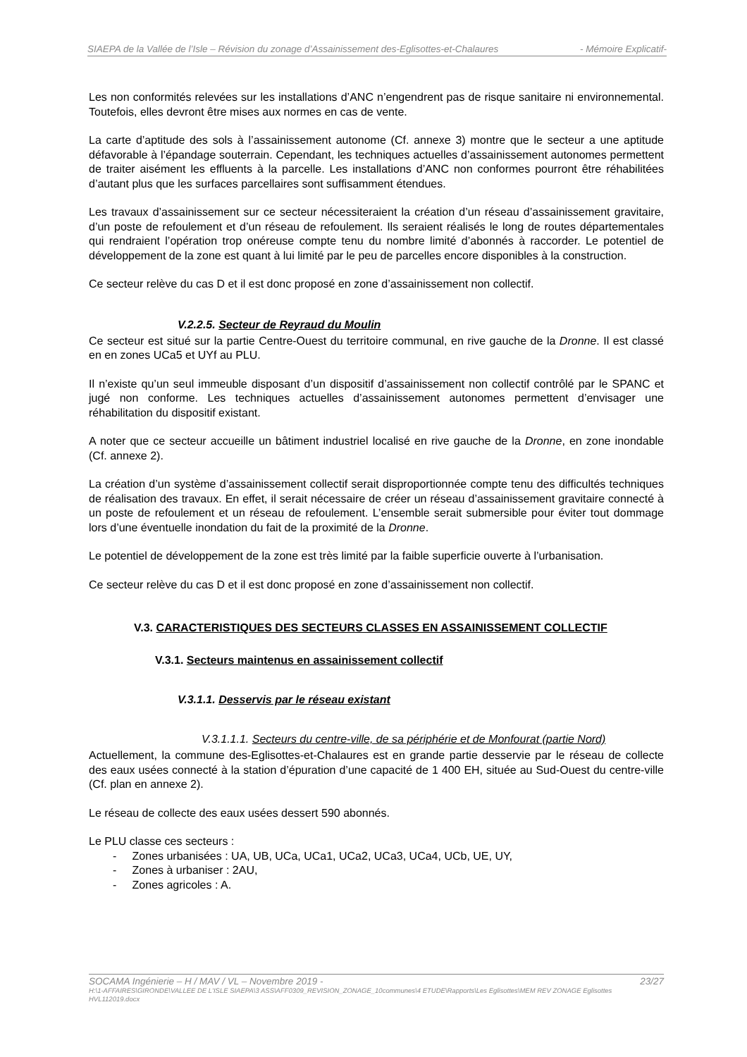SIAEPA de la Vallée de l’Isle – Révision du zonage d’Assainissement des-Eglisottes-et-Chalaures - Mémoire Explicatif-
Les non conformités relevées sur les installations d’ANC n’engendrent pas de risque sanitaire ni environnemental. Toutefois, elles devront être mises aux normes en cas de vente.
La carte d’aptitude des sols à l’assainissement autonome (Cf. annexe 3) montre que le secteur a une aptitude défavorable à l’épandage souterrain. Cependant, les techniques actuelles d’assainissement autonomes permettent de traiter aisément les effluents à la parcelle. Les installations d’ANC non conformes pourront être réhabilitées d’autant plus que les surfaces parcellaires sont suffisamment étendues.
Les travaux d’assainissement sur ce secteur nécessiteraient la création d’un réseau d’assainissement gravitaire, d’un poste de refoulement et d’un réseau de refoulement. Ils seraient réalisés le long de routes départementales qui rendraient l’opération trop onéreuse compte tenu du nombre limité d’abonnés à raccorder. Le potentiel de développement de la zone est quant à lui limité par le peu de parcelles encore disponibles à la construction.
Ce secteur relève du cas D et il est donc proposé en zone d’assainissement non collectif.
V.2.2.5. Secteur de Reyraud du Moulin
Ce secteur est situé sur la partie Centre-Ouest du territoire communal, en rive gauche de la Dronne. Il est classé en en zones UCa5 et UYf au PLU.
Il n’existe qu’un seul immeuble disposant d’un dispositif d’assainissement non collectif contrôlé par le SPANC et jugé non conforme. Les techniques actuelles d’assainissement autonomes permettent d’envisager une réhabilitation du dispositif existant.
A noter que ce secteur accueille un bâtiment industriel localisé en rive gauche de la Dronne, en zone inondable (Cf. annexe 2).
La création d’un système d’assainissement collectif serait disproportionnée compte tenu des difficultés techniques de réalisation des travaux. En effet, il serait nécessaire de créer un réseau d’assainissement gravitaire connecté à un poste de refoulement et un réseau de refoulement. L’ensemble serait submersible pour éviter tout dommage lors d’une éventuelle inondation du fait de la proximité de la Dronne.
Le potentiel de développement de la zone est très limité par la faible superficie ouverte à l’urbanisation.
Ce secteur relève du cas D et il est donc proposé en zone d’assainissement non collectif.
V.3. CARACTERISTIQUES DES SECTEURS CLASSES EN ASSAINISSEMENT COLLECTIF
V.3.1. Secteurs maintenus en assainissement collectif
V.3.1.1. Desservis par le réseau existant
V.3.1.1.1. Secteurs du centre-ville, de sa périphérie et de Monfourat (partie Nord)
Actuellement, la commune des-Eglisottes-et-Chalaures est en grande partie desservie par le réseau de collecte des eaux usées connecté à la station d’épuration d’une capacité de 1 400 EH, située au Sud-Ouest du centre-ville (Cf. plan en annexe 2).
Le réseau de collecte des eaux usées dessert 590 abonnés.
Le PLU classe ces secteurs :
- Zones urbanisées : UA, UB, UCa, UCa1, UCa2, UCa3, UCa4, UCb, UE, UY,
- Zones à urbaniser : 2AU,
- Zones agricoles : A.
SOCAMA Ingénierie – H / MAV / VL – Novembre 2019 - 23/27
H:\1-AFFAIRES\GIRONDE\VALLEE DE L'ISLE SIAEPA\3 ASS\AFF0309_REVISION_ZONAGE_10communes\4 ETUDE\Rapports\Les Eglisottes\MEM REV ZONAGE Eglisottes HVL112019.docx